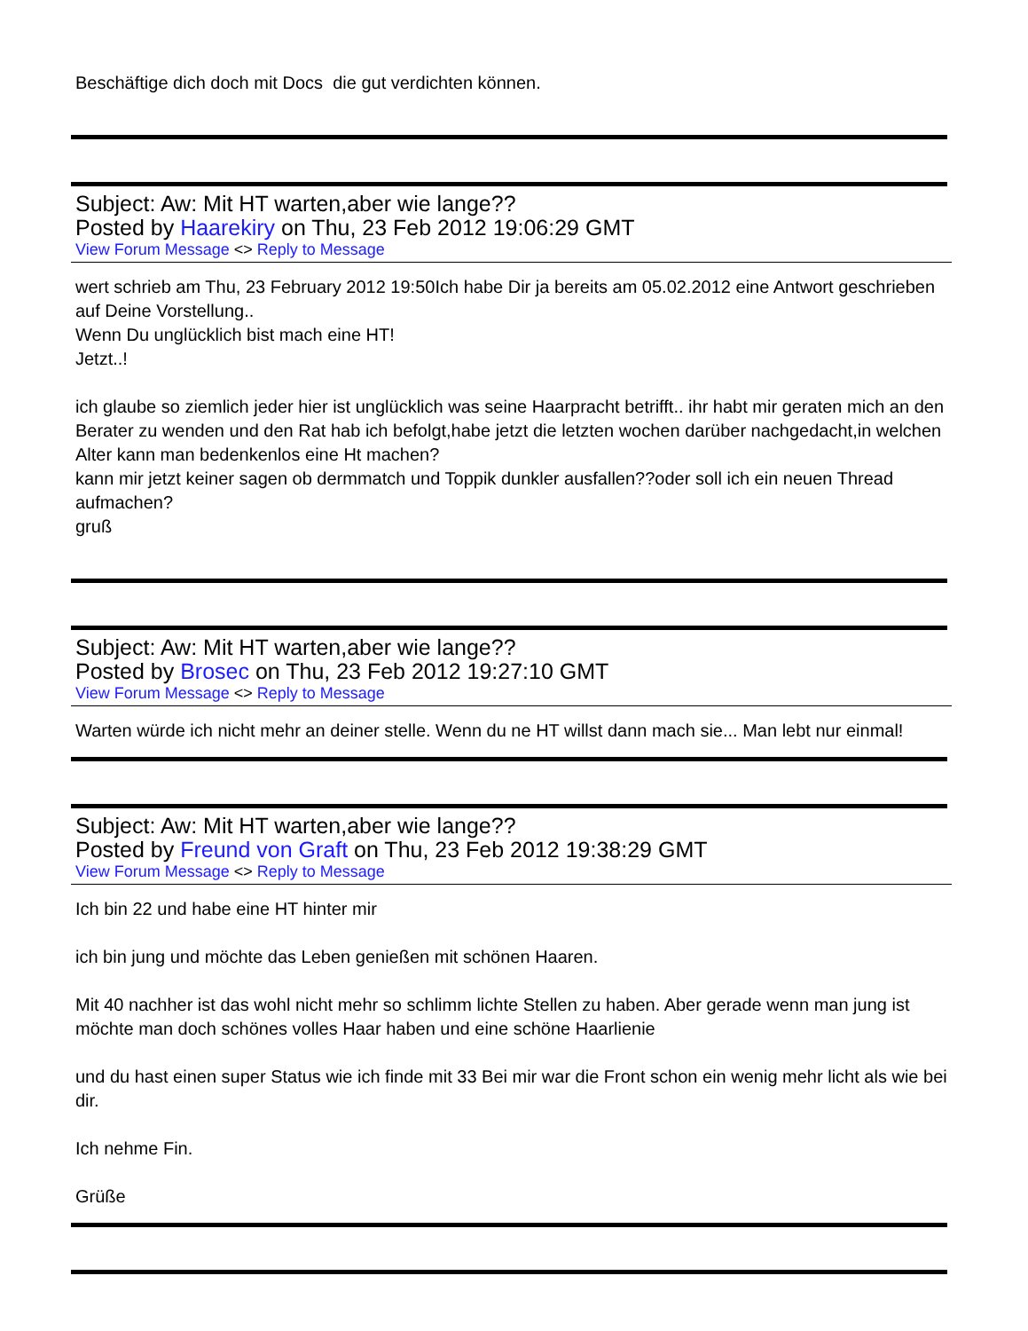Beschäftige dich doch mit Docs die gut verdichten können.
Subject: Aw: Mit HT warten,aber wie lange??
Posted by Haarekiry on Thu, 23 Feb 2012 19:06:29 GMT
View Forum Message <> Reply to Message
wert schrieb am Thu, 23 February 2012 19:50Ich habe Dir ja bereits am 05.02.2012 eine Antwort geschrieben auf Deine Vorstellung..
Wenn Du unglücklich bist mach eine HT!
Jetzt..!
ich glaube so ziemlich jeder hier ist unglücklich was seine Haarpracht betrifft.. ihr habt mir geraten mich an den Berater zu wenden und den Rat hab ich befolgt,habe jetzt die letzten wochen darüber nachgedacht,in welchen Alter kann man bedenkenlos eine Ht machen?
kann mir jetzt keiner sagen ob dermmatch und Toppik dunkler ausfallen??oder soll ich ein neuen Thread aufmachen?
gruß
Subject: Aw: Mit HT warten,aber wie lange??
Posted by Brosec on Thu, 23 Feb 2012 19:27:10 GMT
View Forum Message <> Reply to Message
Warten würde ich nicht mehr an deiner stelle. Wenn du ne HT willst dann mach sie... Man lebt nur einmal!
Subject: Aw: Mit HT warten,aber wie lange??
Posted by Freund von Graft on Thu, 23 Feb 2012 19:38:29 GMT
View Forum Message <> Reply to Message
Ich bin 22 und habe eine HT hinter mir
ich bin jung und möchte das Leben genießen mit schönen Haaren.
Mit 40 nachher ist das wohl nicht mehr so schlimm lichte Stellen zu haben. Aber gerade wenn man jung ist möchte man doch schönes volles Haar haben und eine schöne Haarlienie
und du hast einen super Status wie ich finde mit 33 Bei mir war die Front schon ein wenig mehr licht als wie bei dir.
Ich nehme Fin.
Grüße